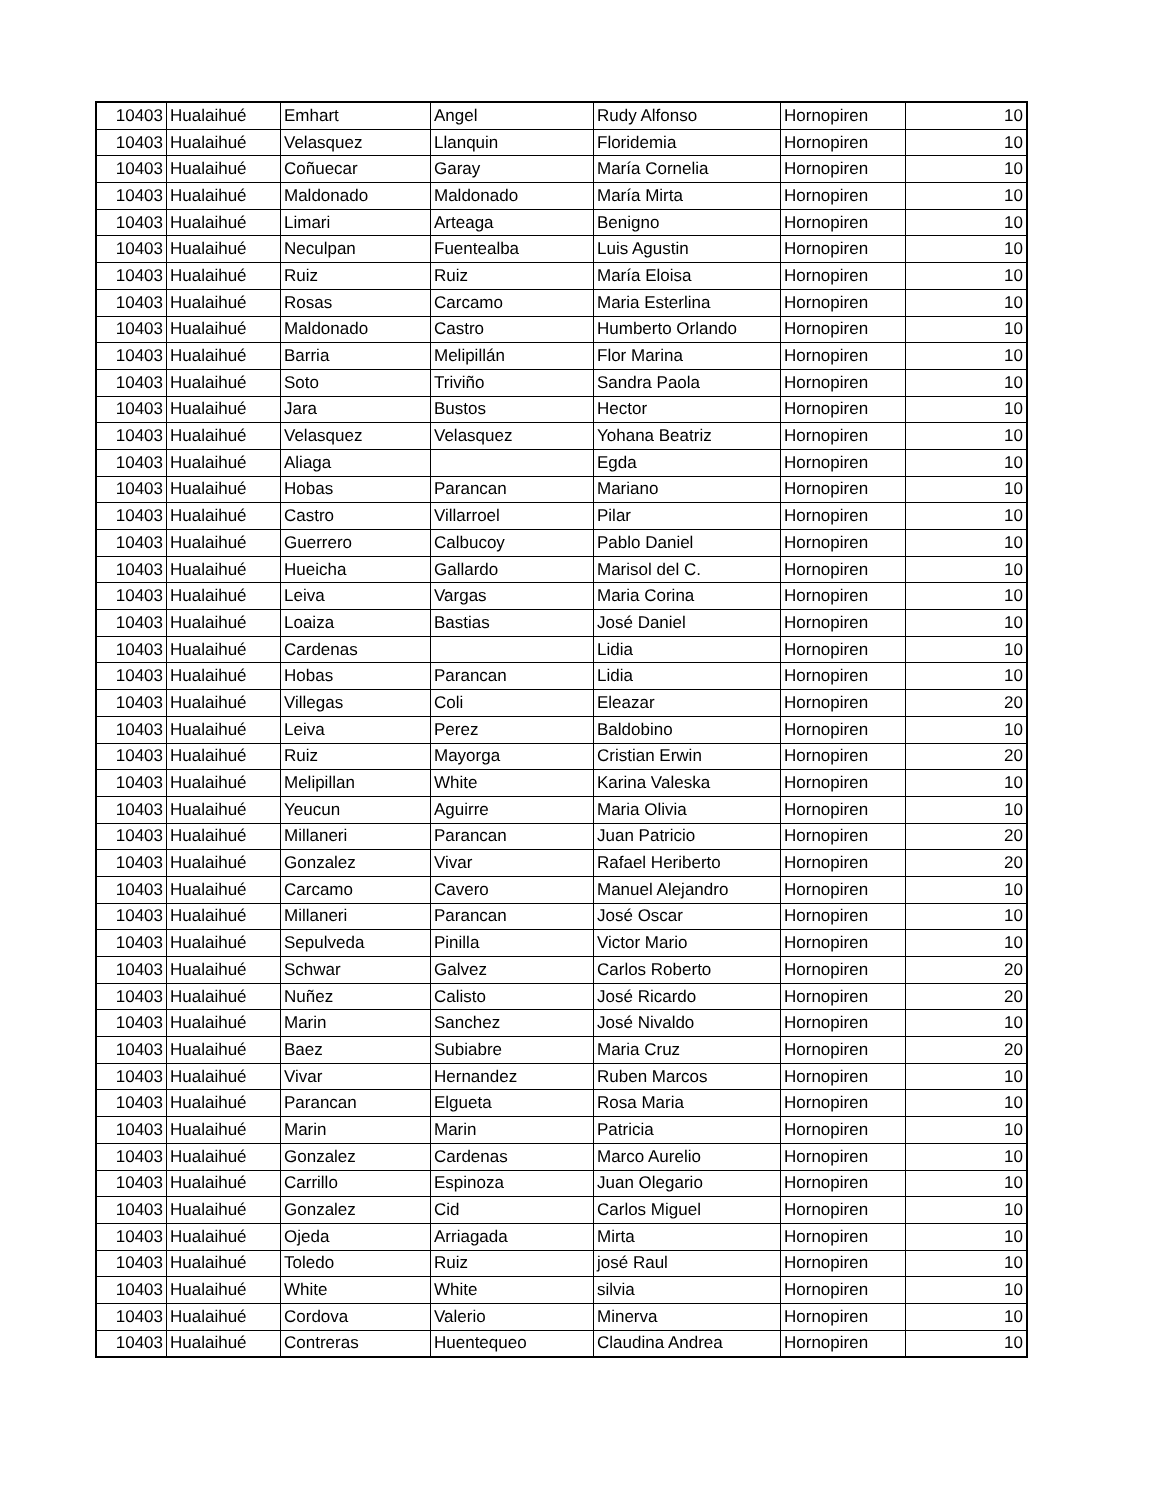| 10403 | Hualaihué | Emhart | Angel | Rudy Alfonso | Hornopiren | 10 |
| 10403 | Hualaihué | Velasquez | Llanquin | Floridemia | Hornopiren | 10 |
| 10403 | Hualaihué | Coñuecar | Garay | María Cornelia | Hornopiren | 10 |
| 10403 | Hualaihué | Maldonado | Maldonado | María Mirta | Hornopiren | 10 |
| 10403 | Hualaihué | Limari | Arteaga | Benigno | Hornopiren | 10 |
| 10403 | Hualaihué | Neculpan | Fuentealba | Luis Agustin | Hornopiren | 10 |
| 10403 | Hualaihué | Ruiz | Ruiz | María Eloisa | Hornopiren | 10 |
| 10403 | Hualaihué | Rosas | Carcamo | Maria Esterlina | Hornopiren | 10 |
| 10403 | Hualaihué | Maldonado | Castro | Humberto Orlando | Hornopiren | 10 |
| 10403 | Hualaihué | Barria | Melipillán | Flor Marina | Hornopiren | 10 |
| 10403 | Hualaihué | Soto | Triviño | Sandra Paola | Hornopiren | 10 |
| 10403 | Hualaihué | Jara | Bustos | Hector | Hornopiren | 10 |
| 10403 | Hualaihué | Velasquez | Velasquez | Yohana Beatriz | Hornopiren | 10 |
| 10403 | Hualaihué | Aliaga | | Egda | Hornopiren | 10 |
| 10403 | Hualaihué | Hobas | Parancan | Mariano | Hornopiren | 10 |
| 10403 | Hualaihué | Castro | Villarroel | Pilar | Hornopiren | 10 |
| 10403 | Hualaihué | Guerrero | Calbucoy | Pablo Daniel | Hornopiren | 10 |
| 10403 | Hualaihué | Hueicha | Gallardo | Marisol del C. | Hornopiren | 10 |
| 10403 | Hualaihué | Leiva | Vargas | Maria Corina | Hornopiren | 10 |
| 10403 | Hualaihué | Loaiza | Bastias | José Daniel | Hornopiren | 10 |
| 10403 | Hualaihué | Cardenas | | Lidia | Hornopiren | 10 |
| 10403 | Hualaihué | Hobas | Parancan | Lidia | Hornopiren | 10 |
| 10403 | Hualaihué | Villegas | Coli | Eleazar | Hornopiren | 20 |
| 10403 | Hualaihué | Leiva | Perez | Baldobino | Hornopiren | 10 |
| 10403 | Hualaihué | Ruiz | Mayorga | Cristian Erwin | Hornopiren | 20 |
| 10403 | Hualaihué | Melipillan | White | Karina Valeska | Hornopiren | 10 |
| 10403 | Hualaihué | Yeucun | Aguirre | Maria Olivia | Hornopiren | 10 |
| 10403 | Hualaihué | Millaneri | Parancan | Juan Patricio | Hornopiren | 20 |
| 10403 | Hualaihué | Gonzalez | Vivar | Rafael Heriberto | Hornopiren | 20 |
| 10403 | Hualaihué | Carcamo | Cavero | Manuel Alejandro | Hornopiren | 10 |
| 10403 | Hualaihué | Millaneri | Parancan | José Oscar | Hornopiren | 10 |
| 10403 | Hualaihué | Sepulveda | Pinilla | Victor Mario | Hornopiren | 10 |
| 10403 | Hualaihué | Schwar | Galvez | Carlos Roberto | Hornopiren | 20 |
| 10403 | Hualaihué | Nuñez | Calisto | José Ricardo | Hornopiren | 20 |
| 10403 | Hualaihué | Marin | Sanchez | José Nivaldo | Hornopiren | 10 |
| 10403 | Hualaihué | Baez | Subiabre | Maria Cruz | Hornopiren | 20 |
| 10403 | Hualaihué | Vivar | Hernandez | Ruben Marcos | Hornopiren | 10 |
| 10403 | Hualaihué | Parancan | Elgueta | Rosa Maria | Hornopiren | 10 |
| 10403 | Hualaihué | Marin | Marin | Patricia | Hornopiren | 10 |
| 10403 | Hualaihué | Gonzalez | Cardenas | Marco Aurelio | Hornopiren | 10 |
| 10403 | Hualaihué | Carrillo | Espinoza | Juan Olegario | Hornopiren | 10 |
| 10403 | Hualaihué | Gonzalez | Cid | Carlos Miguel | Hornopiren | 10 |
| 10403 | Hualaihué | Ojeda | Arriagada | Mirta | Hornopiren | 10 |
| 10403 | Hualaihué | Toledo | Ruiz | josé Raul | Hornopiren | 10 |
| 10403 | Hualaihué | White | White | silvia | Hornopiren | 10 |
| 10403 | Hualaihué | Cordova | Valerio | Minerva | Hornopiren | 10 |
| 10403 | Hualaihué | Contreras | Huentequeo | Claudina Andrea | Hornopiren | 10 |